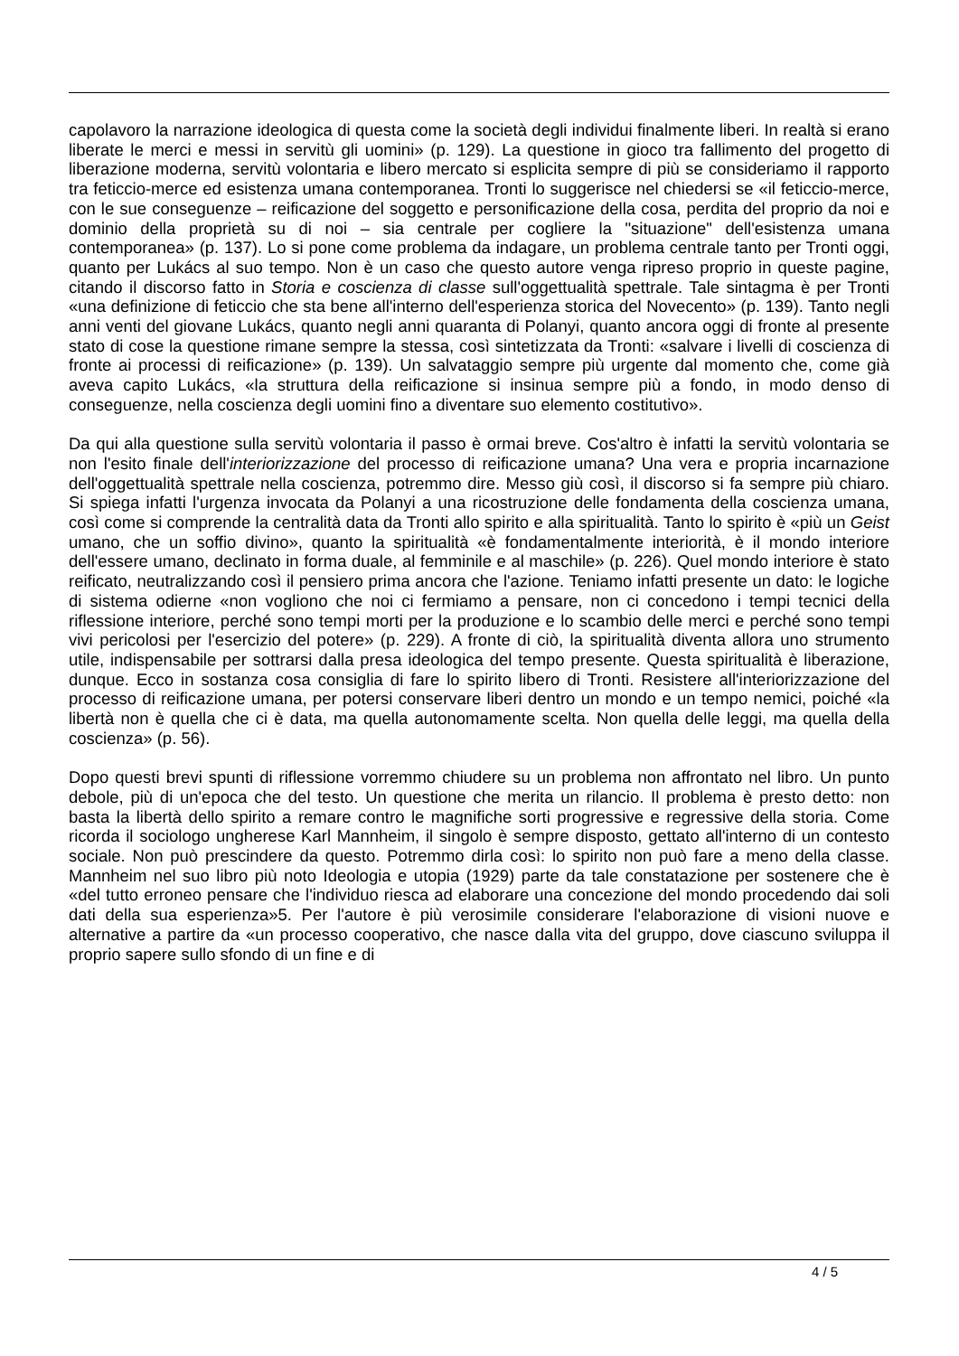capolavoro la narrazione ideologica di questa come la società degli individui finalmente liberi. In realtà si erano liberate le merci e messi in servitù gli uomini» (p. 129). La questione in gioco tra fallimento del progetto di liberazione moderna, servitù volontaria e libero mercato si esplicita sempre di più se consideriamo il rapporto tra feticcio-merce ed esistenza umana contemporanea. Tronti lo suggerisce nel chiedersi se «il feticcio-merce, con le sue conseguenze – reificazione del soggetto e personificazione della cosa, perdita del proprio da noi e dominio della proprietà su di noi – sia centrale per cogliere la "situazione" dell'esistenza umana contemporanea» (p. 137). Lo si pone come problema da indagare, un problema centrale tanto per Tronti oggi, quanto per Lukács al suo tempo. Non è un caso che questo autore venga ripreso proprio in queste pagine, citando il discorso fatto in Storia e coscienza di classe sull'oggettualità spettrale. Tale sintagma è per Tronti «una definizione di feticcio che sta bene all'interno dell'esperienza storica del Novecento» (p. 139). Tanto negli anni venti del giovane Lukács, quanto negli anni quaranta di Polanyi, quanto ancora oggi di fronte al presente stato di cose la questione rimane sempre la stessa, così sintetizzata da Tronti: «salvare i livelli di coscienza di fronte ai processi di reificazione» (p. 139). Un salvataggio sempre più urgente dal momento che, come già aveva capito Lukács, «la struttura della reificazione si insinua sempre più a fondo, in modo denso di conseguenze, nella coscienza degli uomini fino a diventare suo elemento costitutivo».
Da qui alla questione sulla servitù volontaria il passo è ormai breve. Cos'altro è infatti la servitù volontaria se non l'esito finale dell'interiorizzazione del processo di reificazione umana? Una vera e propria incarnazione dell'oggettualità spettrale nella coscienza, potremmo dire. Messo giù così, il discorso si fa sempre più chiaro. Si spiega infatti l'urgenza invocata da Polanyi a una ricostruzione delle fondamenta della coscienza umana, così come si comprende la centralità data da Tronti allo spirito e alla spiritualità. Tanto lo spirito è «più un Geist umano, che un soffio divino», quanto la spiritualità «è fondamentalmente interiorità, è il mondo interiore dell'essere umano, declinato in forma duale, al femminile e al maschile» (p. 226). Quel mondo interiore è stato reificato, neutralizzando così il pensiero prima ancora che l'azione. Teniamo infatti presente un dato: le logiche di sistema odierne «non vogliono che noi ci fermiamo a pensare, non ci concedono i tempi tecnici della riflessione interiore, perché sono tempi morti per la produzione e lo scambio delle merci e perché sono tempi vivi pericolosi per l'esercizio del potere» (p. 229). A fronte di ciò, la spiritualità diventa allora uno strumento utile, indispensabile per sottrarsi dalla presa ideologica del tempo presente. Questa spiritualità è liberazione, dunque. Ecco in sostanza cosa consiglia di fare lo spirito libero di Tronti. Resistere all'interiorizzazione del processo di reificazione umana, per potersi conservare liberi dentro un mondo e un tempo nemici, poiché «la libertà non è quella che ci è data, ma quella autonomamente scelta. Non quella delle leggi, ma quella della coscienza» (p. 56).
Dopo questi brevi spunti di riflessione vorremmo chiudere su un problema non affrontato nel libro. Un punto debole, più di un'epoca che del testo. Un questione che merita un rilancio. Il problema è presto detto: non basta la libertà dello spirito a remare contro le magnifiche sorti progressive e regressive della storia. Come ricorda il sociologo ungherese Karl Mannheim, il singolo è sempre disposto, gettato all'interno di un contesto sociale. Non può prescindere da questo. Potremmo dirla così: lo spirito non può fare a meno della classe. Mannheim nel suo libro più noto Ideologia e utopia (1929) parte da tale constatazione per sostenere che è «del tutto erroneo pensare che l'individuo riesca ad elaborare una concezione del mondo procedendo dai soli dati della sua esperienza»5. Per l'autore è più verosimile considerare l'elaborazione di visioni nuove e alternative a partire da «un processo cooperativo, che nasce dalla vita del gruppo, dove ciascuno sviluppa il proprio sapere sullo sfondo di un fine e di
4 / 5